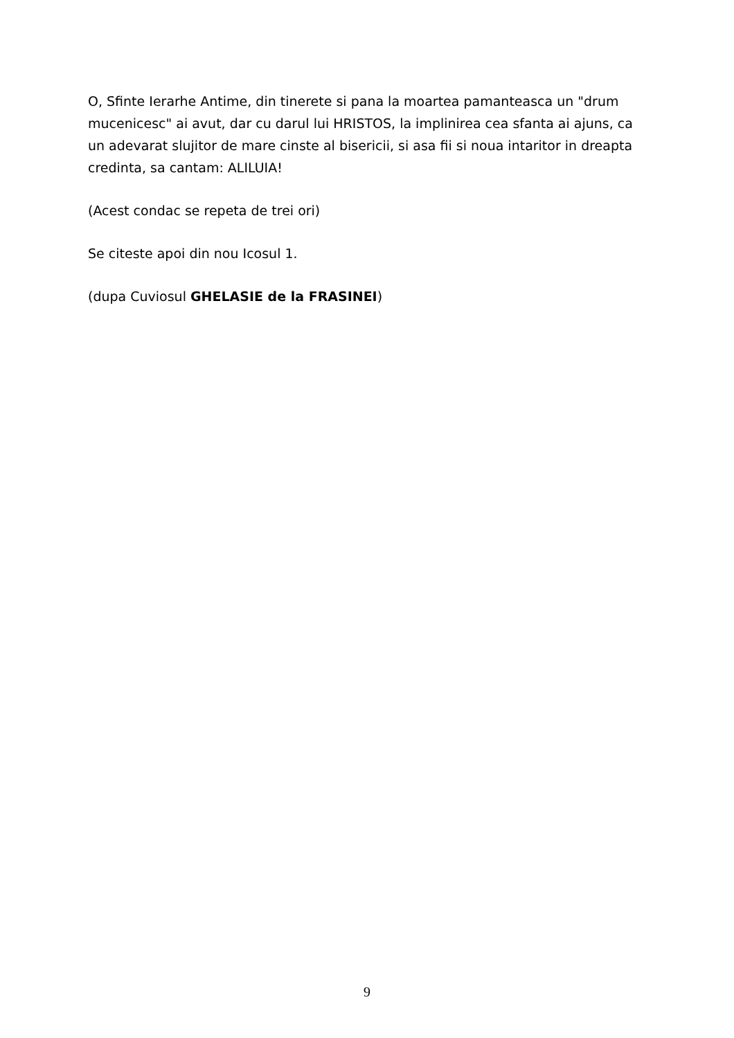O, Sfinte Ierarhe Antime, din tinerete si pana la moartea pamanteasca un "drum mucenicesc" ai avut, dar cu darul lui HRISTOS, la implinirea cea sfanta ai ajuns, ca un adevarat slujitor de mare cinste al bisericii, si asa fii si noua intaritor in dreapta credinta, sa cantam: ALILUIA!
(Acest condac se repeta de trei ori)
Se citeste apoi din nou Icosul 1.
(dupa Cuviosul GHELASIE de la FRASINEI)
9